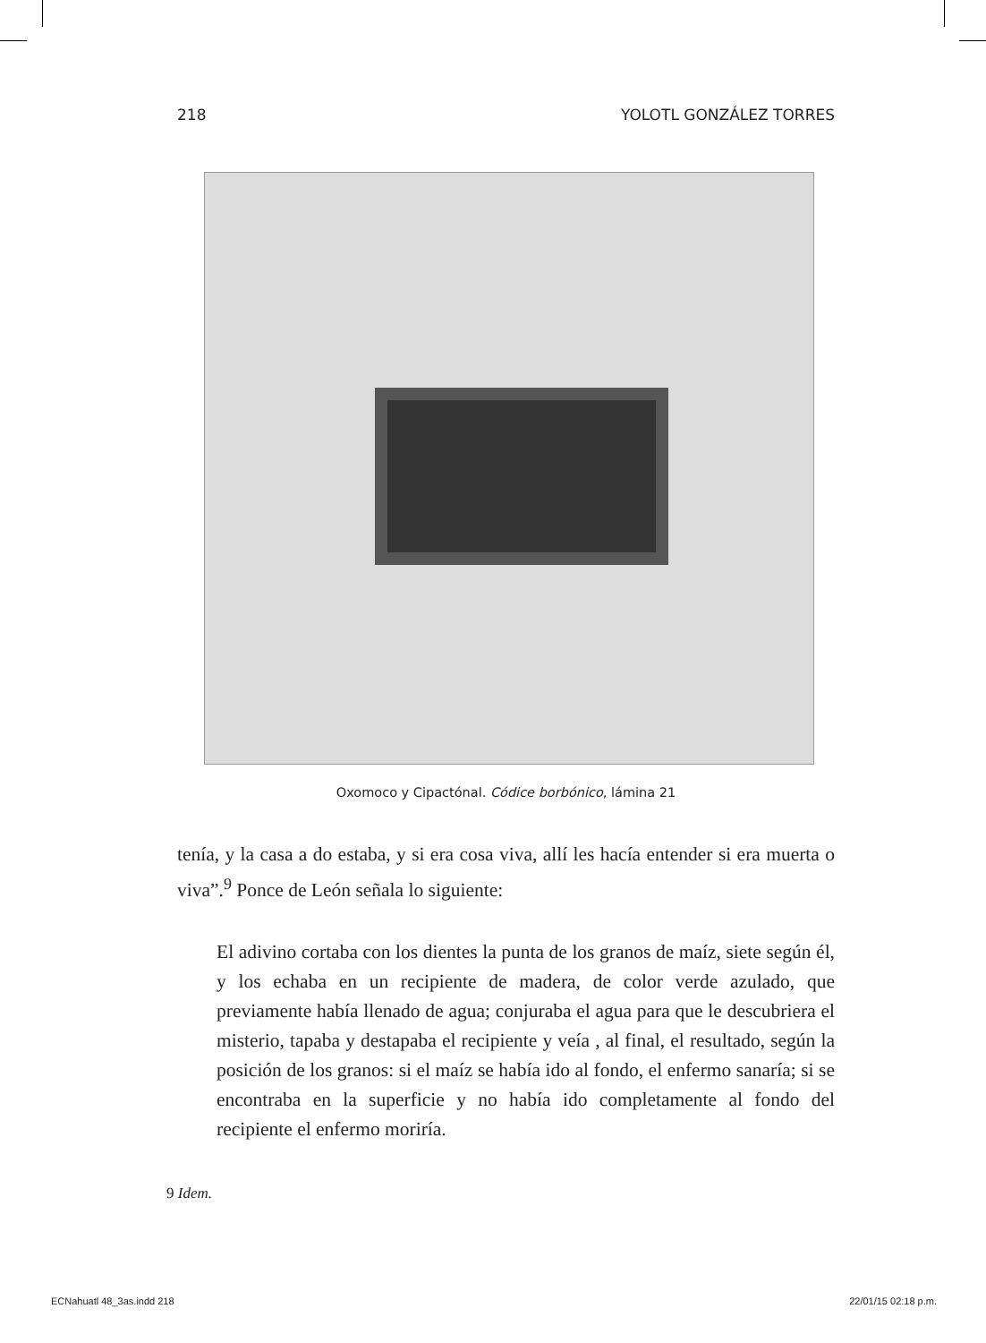218 YOLOTL GONZÁLEZ TORRES
Oxomoco y Cipactónal. Códice borbónico, lámina 21
tenía, y la casa a do estaba, y si era cosa viva, allí les hacía entender si era muerta o viva”.<sup>9</sup> Ponce de León señala lo siguiente:
El adivino cortaba con los dientes la punta de los granos de maíz, siete según él, y los echaba en un recipiente de madera, de color verde azulado, que previamente había llenado de agua; conjuraba el agua para que le descubriera el misterio, tapaba y destapaba el recipiente y veía , al final, el resultado, según la posición de los granos: si el maíz se había ido al fondo, el enfermo sanaría; si se encontraba en la superficie y no había ido completamente al fondo del recipiente el enfermo moriría.
9 Idem.
ECNahuatl 48_3as.indd 218 22/01/15 02:18 p.m.